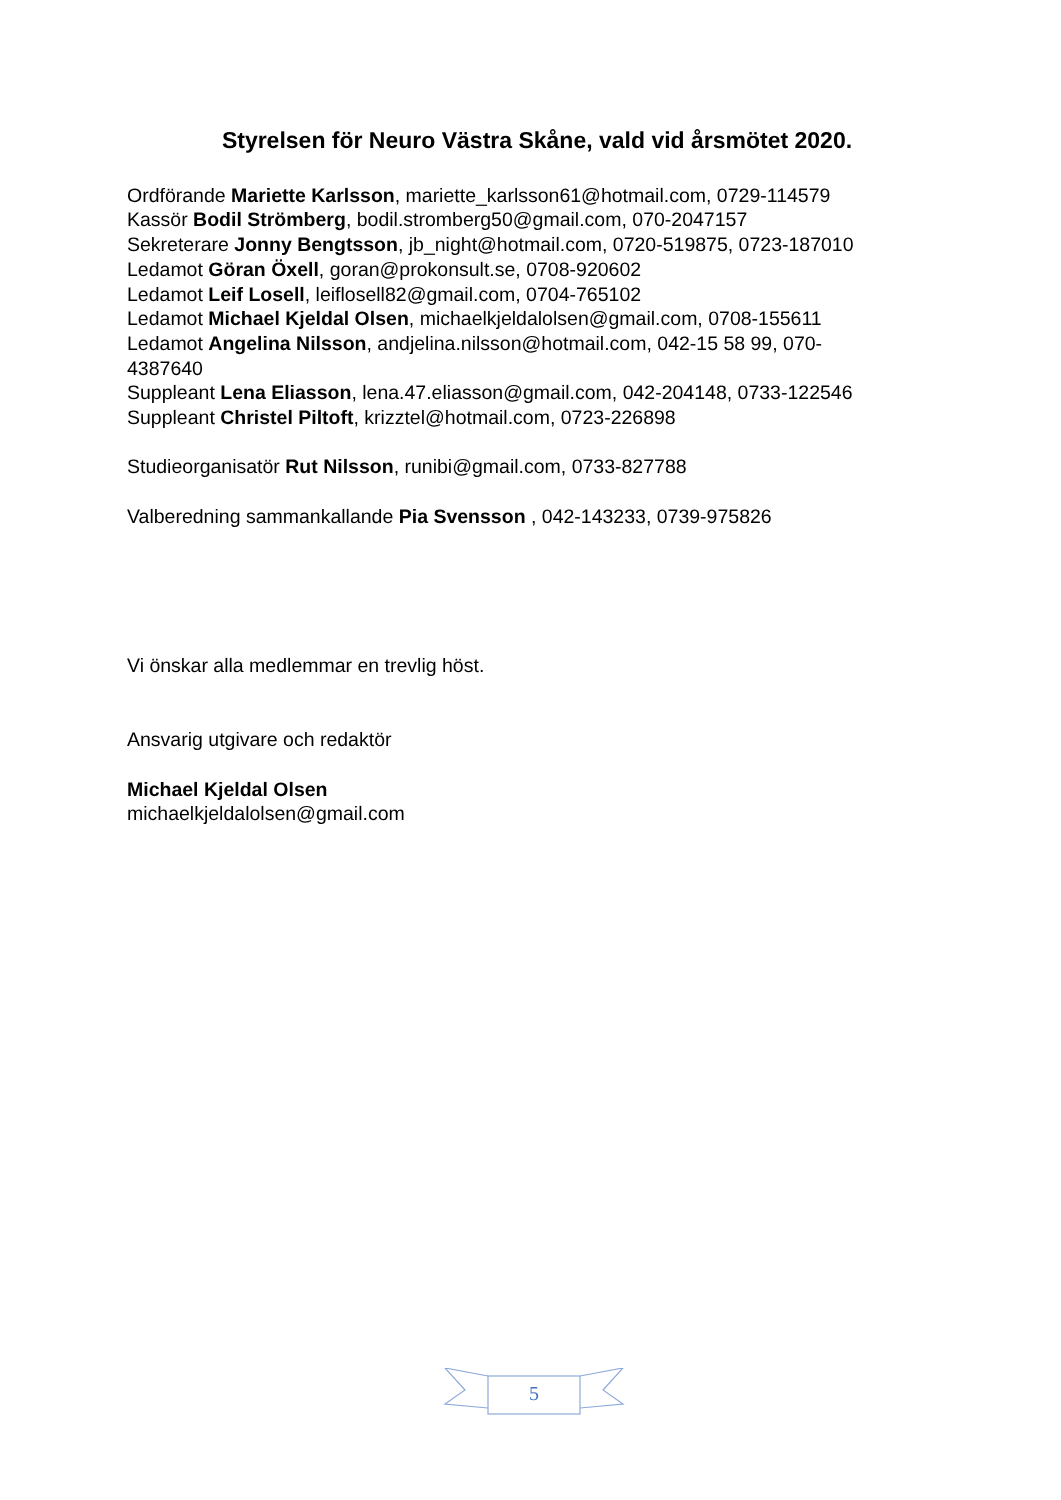Styrelsen för Neuro Västra Skåne, vald vid årsmötet 2020.
Ordförande Mariette Karlsson, mariette_karlsson61@hotmail.com, 0729-114579
Kassör Bodil Strömberg, bodil.stromberg50@gmail.com, 070-2047157
Sekreterare Jonny Bengtsson, jb_night@hotmail.com, 0720-519875, 0723-187010
Ledamot Göran Öxell, goran@prokonsult.se, 0708-920602
Ledamot Leif Losell, leiflosell82@gmail.com, 0704-765102
Ledamot Michael Kjeldal Olsen, michaelkjeldalolsen@gmail.com, 0708-155611
Ledamot Angelina Nilsson, andjelina.nilsson@hotmail.com, 042-15 58 99, 070-
4387640
Suppleant Lena Eliasson, lena.47.eliasson@gmail.com, 042-204148, 0733-122546
Suppleant Christel Piltoft, krizztel@hotmail.com, 0723-226898
Studieorganisatör Rut Nilsson, runibi@gmail.com, 0733-827788
Valberedning sammankallande Pia Svensson , 042-143233, 0739-975826
Vi önskar alla medlemmar en trevlig höst.
Ansvarig utgivare och redaktör
Michael Kjeldal Olsen
michaelkjeldalolsen@gmail.com
5